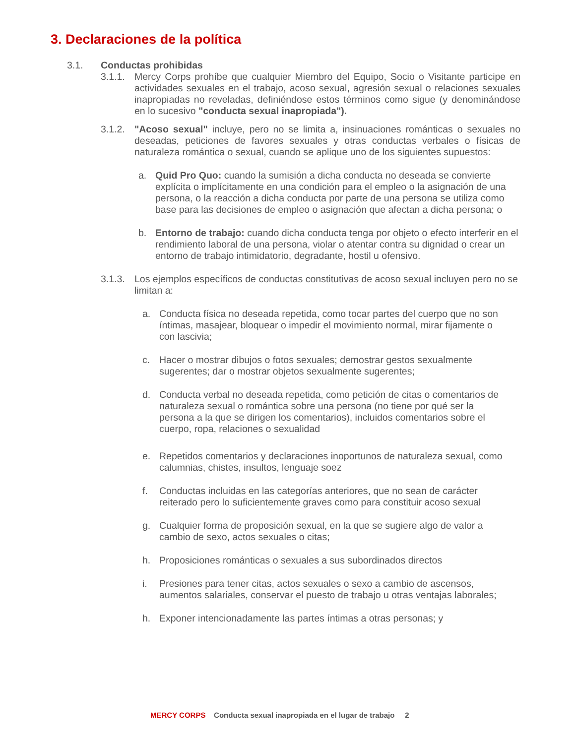3. Declaraciones de la política
3.1. Conductas prohibidas
3.1.1.
Mercy Corps prohíbe que cualquier Miembro del Equipo, Socio o Visitante participe en actividades sexuales en el trabajo, acoso sexual, agresión sexual o relaciones sexuales inapropiadas no reveladas, definiéndose estos términos como sigue (y denominándose en lo sucesivo "conducta sexual inapropiada").
3.1.2.
"Acoso sexual" incluye, pero no se limita a, insinuaciones románticas o sexuales no deseadas, peticiones de favores sexuales y otras conductas verbales o físicas de naturaleza romántica o sexual, cuando se aplique uno de los siguientes supuestos:
a. Quid Pro Quo: cuando la sumisión a dicha conducta no deseada se convierte explícita o implícitamente en una condición para el empleo o la asignación de una persona, o la reacción a dicha conducta por parte de una persona se utiliza como base para las decisiones de empleo o asignación que afectan a dicha persona; o
b. Entorno de trabajo: cuando dicha conducta tenga por objeto o efecto interferir en el rendimiento laboral de una persona, violar o atentar contra su dignidad o crear un entorno de trabajo intimidatorio, degradante, hostil u ofensivo.
3.1.3.
Los ejemplos específicos de conductas constitutivas de acoso sexual incluyen pero no se limitan a:
a. Conducta física no deseada repetida, como tocar partes del cuerpo que no son íntimas, masajear, bloquear o impedir el movimiento normal, mirar fijamente o con lascivia;
c. Hacer o mostrar dibujos o fotos sexuales; demostrar gestos sexualmente sugerentes; dar o mostrar objetos sexualmente sugerentes;
d. Conducta verbal no deseada repetida, como petición de citas o comentarios de naturaleza sexual o romántica sobre una persona (no tiene por qué ser la persona a la que se dirigen los comentarios), incluidos comentarios sobre el cuerpo, ropa, relaciones o sexualidad
e. Repetidos comentarios y declaraciones inoportunos de naturaleza sexual, como calumnias, chistes, insultos, lenguaje soez
f. Conductas incluidas en las categorías anteriores, que no sean de carácter reiterado pero lo suficientemente graves como para constituir acoso sexual
g. Cualquier forma de proposición sexual, en la que se sugiere algo de valor a cambio de sexo, actos sexuales o citas;
h. Proposiciones románticas o sexuales a sus subordinados directos
i. Presiones para tener citas, actos sexuales o sexo a cambio de ascensos, aumentos salariales, conservar el puesto de trabajo u otras ventajas laborales;
h. Exponer intencionadamente las partes íntimas a otras personas; y
MERCY CORPS Conducta sexual inapropiada en el lugar de trabajo 2